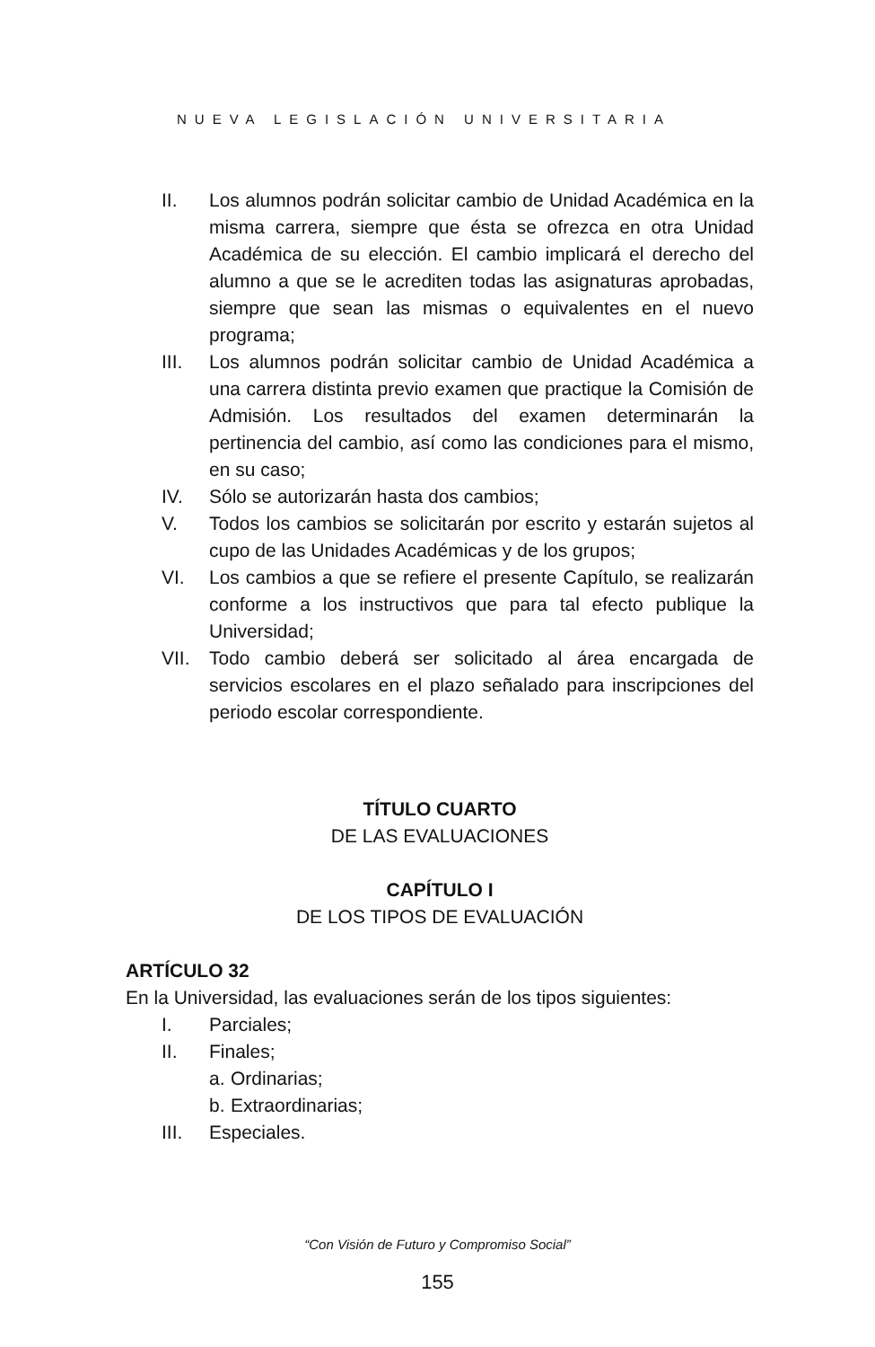NUEVA LEGISLACIÓN UNIVERSITARIA
II. Los alumnos podrán solicitar cambio de Unidad Académica en la misma carrera, siempre que ésta se ofrezca en otra Unidad Académica de su elección. El cambio implicará el derecho del alumno a que se le acrediten todas las asignaturas aprobadas, siempre que sean las mismas o equivalentes en el nuevo programa;
III. Los alumnos podrán solicitar cambio de Unidad Académica a una carrera distinta previo examen que practique la Comisión de Admisión. Los resultados del examen determinarán la pertinencia del cambio, así como las condiciones para el mismo, en su caso;
IV. Sólo se autorizarán hasta dos cambios;
V. Todos los cambios se solicitarán por escrito y estarán sujetos al cupo de las Unidades Académicas y de los grupos;
VI. Los cambios a que se refiere el presente Capítulo, se realizarán conforme a los instructivos que para tal efecto publique la Universidad;
VII. Todo cambio deberá ser solicitado al área encargada de servicios escolares en el plazo señalado para inscripciones del periodo escolar correspondiente.
TÍTULO CUARTO
DE LAS EVALUACIONES
CAPÍTULO I
DE LOS TIPOS DE EVALUACIÓN
ARTÍCULO 32
En la Universidad, las evaluaciones serán de los tipos siguientes:
I. Parciales;
II. Finales;
a. Ordinarias;
b. Extraordinarias;
III. Especiales.
“Con Visión de Futuro y Compromiso Social”
155